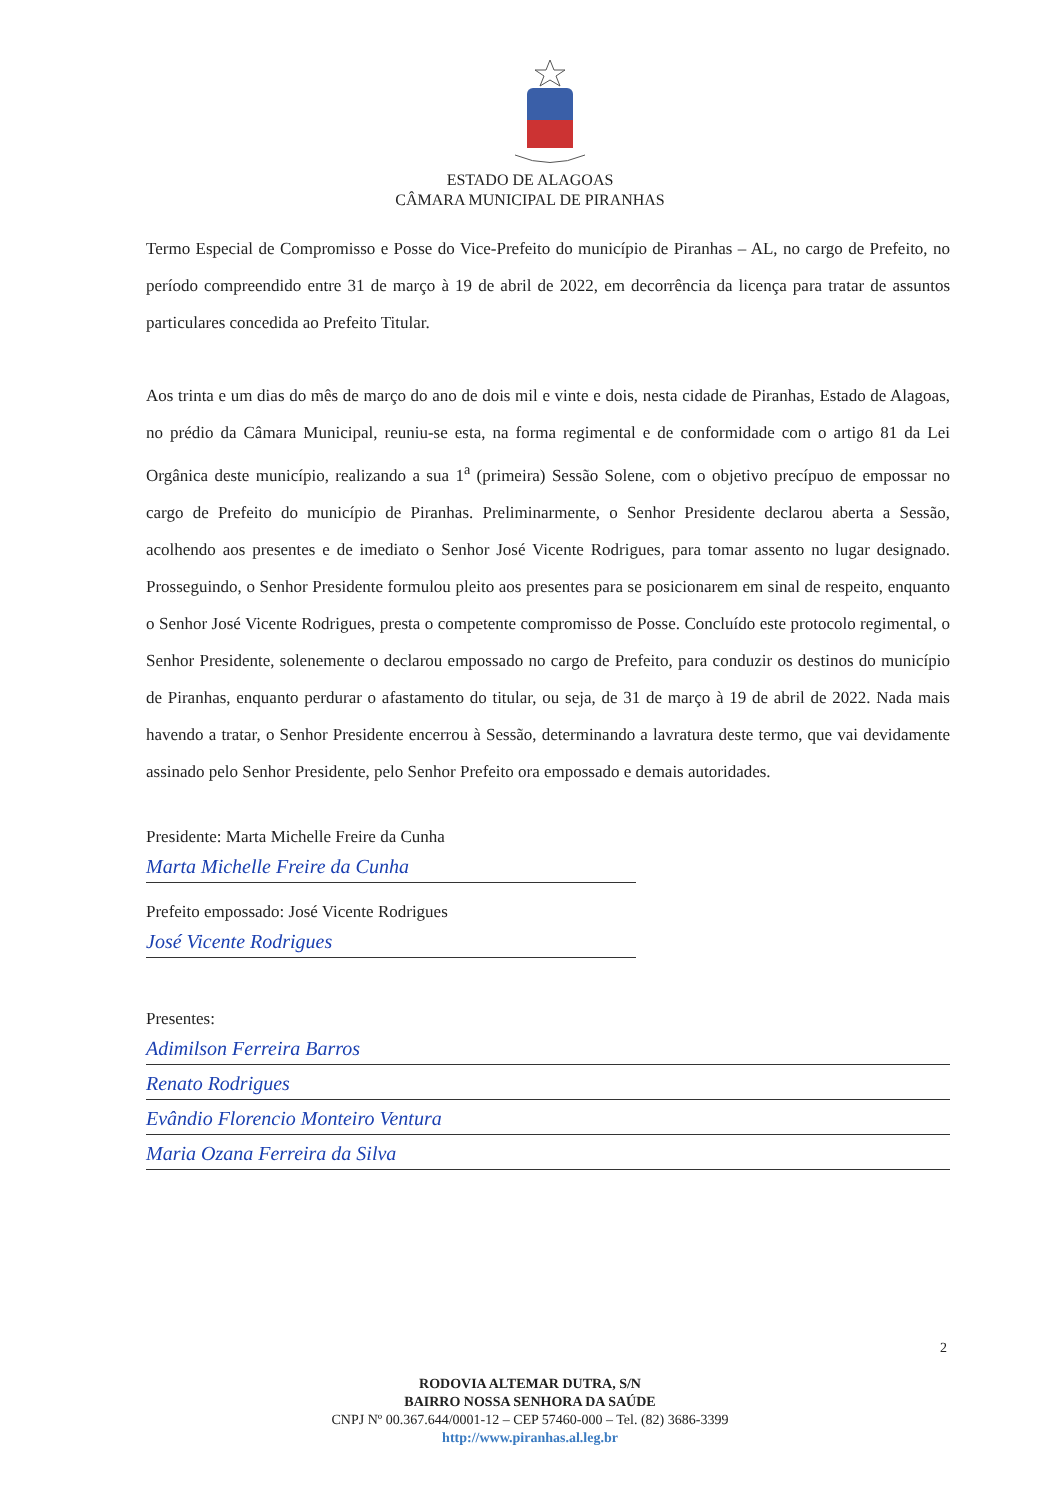ESTADO DE ALAGOAS
CÂMARA MUNICIPAL DE PIRANHAS
Termo Especial de Compromisso e Posse do Vice-Prefeito do município de Piranhas – AL, no cargo de Prefeito, no período compreendido entre 31 de março à 19 de abril de 2022, em decorrência da licença para tratar de assuntos particulares concedida ao Prefeito Titular.
Aos trinta e um dias do mês de março do ano de dois mil e vinte e dois, nesta cidade de Piranhas, Estado de Alagoas, no prédio da Câmara Municipal, reuniu-se esta, na forma regimental e de conformidade com o artigo 81 da Lei Orgânica deste município, realizando a sua 1<sup>a</sup> (primeira) Sessão Solene, com o objetivo precípuo de empossar no cargo de Prefeito do município de Piranhas. Preliminarmente, o Senhor Presidente declarou aberta a Sessão, acolhendo aos presentes e de imediato o Senhor José Vicente Rodrigues, para tomar assento no lugar designado. Prosseguindo, o Senhor Presidente formulou pleito aos presentes para se posicionarem em sinal de respeito, enquanto o Senhor José Vicente Rodrigues, presta o competente compromisso de Posse. Concluído este protocolo regimental, o Senhor Presidente, solenemente o declarou empossado no cargo de Prefeito, para conduzir os destinos do município de Piranhas, enquanto perdurar o afastamento do titular, ou seja, de 31 de março à 19 de abril de 2022. Nada mais havendo a tratar, o Senhor Presidente encerrou à Sessão, determinando a lavratura deste termo, que vai devidamente assinado pelo Senhor Presidente, pelo Senhor Prefeito ora empossado e demais autoridades.
Presidente: Marta Michelle Freire da Cunha
Marta Michelle Freire da Cunha
Prefeito empossado: José Vicente Rodrigues
José Vicente Rodrigues
Presentes:
Adimilson Ferreira Barros
Renato Rodrigues
Evândio Florencio Monteiro Ventura
Maria Ozana Ferreira da Silva
2
RODOVIA ALTEMAR DUTRA, S/N
BAIRRO NOSSA SENHORA DA SAÚDE
CNPJ Nº 00.367.644/0001-12 – CEP 57460-000 – Tel. (82) 3686-3399
http://www.piranhas.al.leg.br